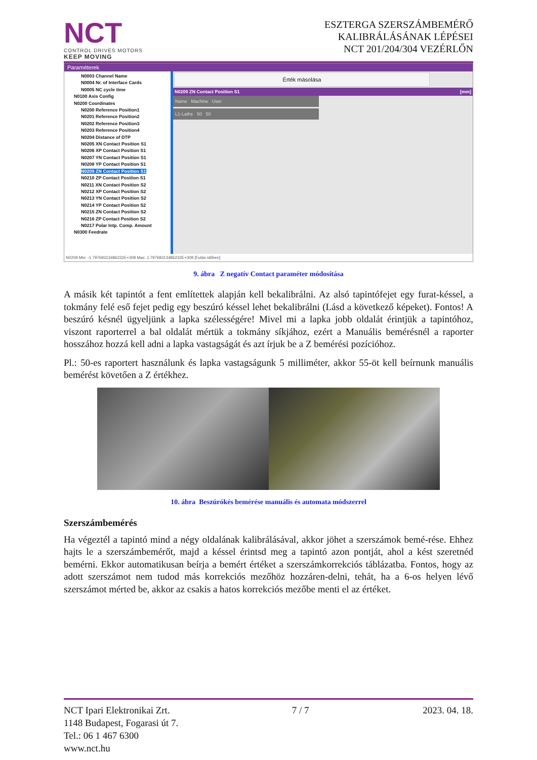NCT
CONTROL DRIVES MOTORS
KEEP MOVING
ESZTERGA SZERSZÁMBEMÉRŐ
KALIBRÁLÁSÁNAK LÉPÉSEI
NCT 201/204/304 VEZÉRLŐN
Paraméterek
N0003 Channel Name
N0004 Nr. of Interface Cards
N0005 NC cycle time
N0100 Axis Config
N0200 Coordinates
N0200 Reference Position1
N0201 Reference Position2
N0202 Reference Position3
N0203 Reference Position4
N0204 Distance of DTP
N0205 XN Contact Position S1
N0206 XP Contact Position S1
N0207 YN Contact Position S1
N0208 YP Contact Position S1
N0209 ZN Contact Position S1
N0210 ZP Contact Position S1
N0211 XN Contact Position S2
N0212 XP Contact Position S2
N0213 YN Contact Position S2
N0214 YP Contact Position S2
N0215 ZN Contact Position S2
N0216 ZP Contact Position S2
N0217 Polar Intp. Comp. Amount
N0300 Feedrate
Érték másolása
N0209 ZN Contact Position S1 [mm]
Name Machine User
L1-Lathe 50 50
N0209 Min: -1.79769313486232E+308 Max: 1.79769313486232E+308 [Futás időben]
9. ábra Z negatív Contact paraméter módosítása
A másik két tapintót a fent említettek alapján kell bekalibrálni. Az alsó tapintófejet egy furat-késsel, a tokmány felé eső fejet pedig egy beszúró késsel lehet bekalibrálni (Lásd a következő képeket). Fontos! A beszúró késnél ügyeljünk a lapka szélességére! Mivel mi a lapka jobb oldalát érintjük a tapintóhoz, viszont raporterrel a bal oldalát mértük a tokmány síkjához, ezért a Manuális bemérésnél a raporter hosszához hozzá kell adni a lapka vastagságát és azt írjuk be a Z bemérési pozícióhoz.
Pl.: 50-es raportert használunk és lapka vastagságunk 5 milliméter, akkor 55-öt kell beírnunk manuális bemérést követően a Z értékhez.
10. ábra Beszúrókés bemérése manuális és automata módszerrel
Szerszámbemérés
Ha végeztél a tapintó mind a négy oldalának kalibrálásával, akkor jöhet a szerszámok bemé-rése. Ehhez hajts le a szerszámbemérőt, majd a késsel érintsd meg a tapintó azon pontját, ahol a kést szeretnéd bemérni. Ekkor automatikusan beírja a bemért értéket a szerszámkorrekciós táblázatba. Fontos, hogy az adott szerszámot nem tudod más korrekciós mezőhöz hozzáren-delni, tehát, ha a 6-os helyen lévő szerszámot mérted be, akkor az csakis a hatos korrekciós mezőbe menti el az értéket.
NCT Ipari Elektronikai Zrt.
1148 Budapest, Fogarasi út 7.
Tel.: 06 1 467 6300
www.nct.hu
7 / 7 2023. 04. 18.